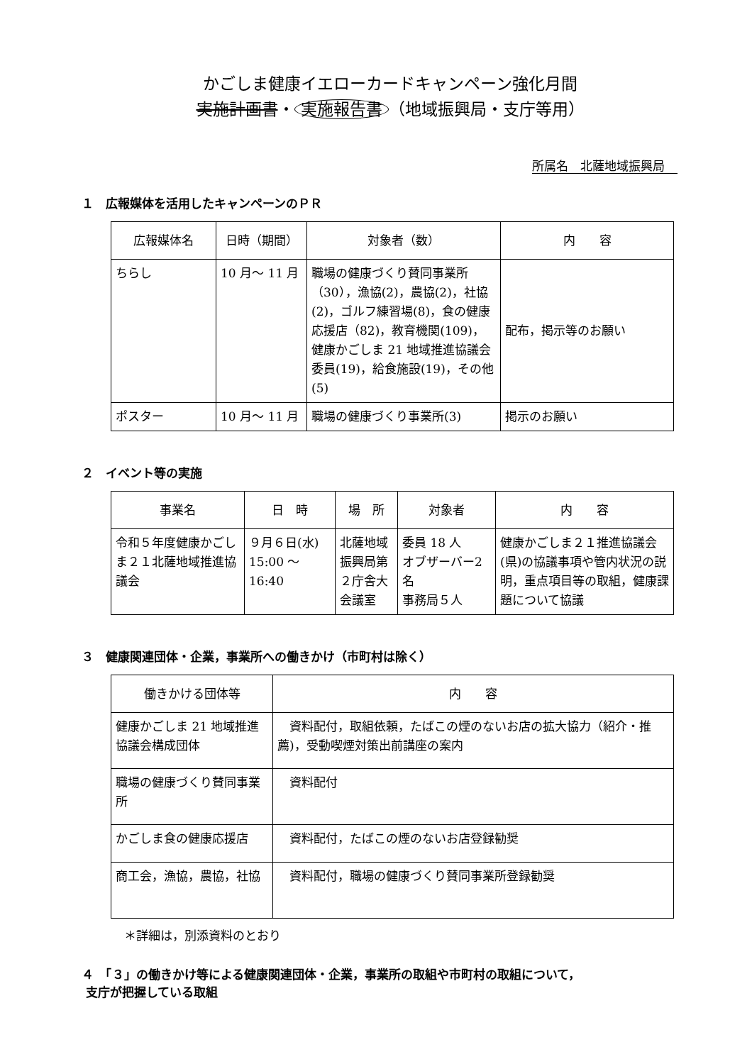かごしま健康イエローカードキャンペーン強化月間
実施計画書・ 実施報告書 （地域振興局・支庁等用）
所属名　北薩地域振興局
１　広報媒体を活用したキャンペーンのＰＲ
| 広報媒体名 | 日時（期間） | 対象者（数） | 内 容 |
| --- | --- | --- | --- |
| ちらし | 10 月～ 11 月 | 職場の健康づくり賛同事業所（30），漁協(2)，農協(2)，社協(2)，ゴルフ練習場(8)，食の健康応援店（82)，教育機関(109)，健康かごしま 21 地域推進協議会委員(19)，給食施設(19)，その他(5) | 配布，掲示等のお願い |
| ポスター | 10 月～ 11 月 | 職場の健康づくり事業所(3) | 掲示のお願い |
２　イベント等の実施
| 事業名 | 日 時 | 場 所 | 対象者 | 内 容 |
| --- | --- | --- | --- | --- |
| 令和５年度健康かごしま２１北薩地域推進協議会 | ９月６日(水) 15:00 ～ 16:40 | 北薩地域振興局第２庁舎大会議室 | 委員 18 人 オブザーバー2 名 事務局５人 | 健康かごしま２１推進協議会(県)の協議事項や管内状況の説明，重点項目等の取組，健康課題について協議 |
３　健康関連団体・企業，事業所への働きかけ（市町村は除く）
| 働きかける団体等 | 内 容 |
| --- | --- |
| 健康かごしま 21 地域推進協議会構成団体 | 資料配付，取組依頼，たばこの煙のないお店の拡大協力（紹介・推薦)，受動喫煙対策出前講座の案内 |
| 職場の健康づくり賛同事業所 | 資料配付 |
| かごしま食の健康応援店 | 資料配付，たばこの煙のないお店登録勧奨 |
| 商工会，漁協，農協，社協 | 資料配付，職場の健康づくり賛同事業所登録勧奨 |
＊詳細は，別添資料のとおり
４　「３」の働きかけ等による健康関連団体・企業，事業所の取組や市町村の取組について，
支庁が把握している取組